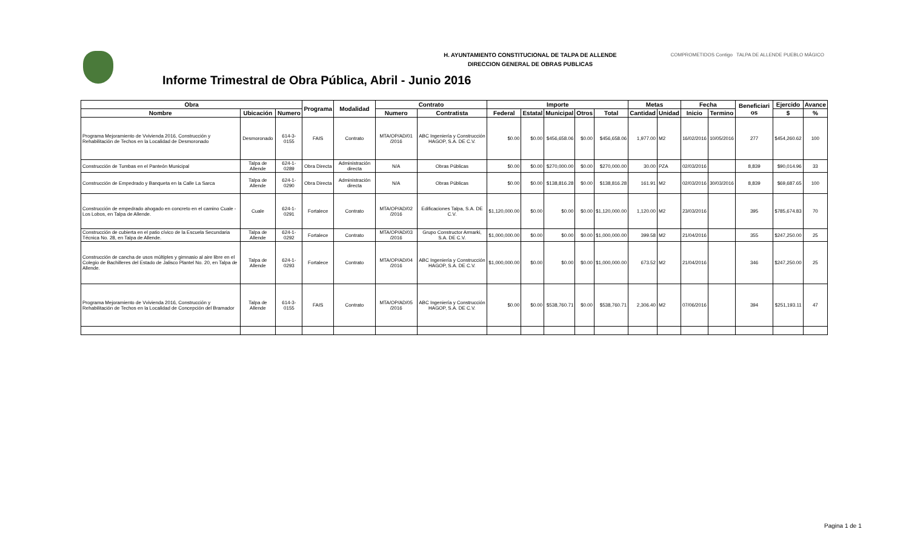H. AYUNTAMIENTO CONSTITUCIONAL DE TALPA DE ALLENDE
DIRECCION GENERAL DE OBRAS PUBLICAS
Informe Trimestral de Obra Pública, Abril - Junio 2016
COMPROMETIDOS Contigo TALPA DE ALLENDE PUEBLO MÁGICO
| Obra | | | Programa | Modalidad | Contrato | | Importe | | | | | Metas | | Fecha | | Beneficiari os | Ejercido | Avance |
| --- | --- | --- | --- | --- | --- | --- | --- | --- | --- | --- | --- | --- | --- | --- | --- | --- | --- | --- |
| Nombre | Ubicación | Numero | | | Numero | Contratista | Federal | Estatal | Municipal | Otros | Total | Cantidad | Unidad | Inicio | Termino | | $ | % |
| Programa Mejoramiento de Vvivienda 2016, Construcción y Rehabilitación de Techos en la Localidad de Desmoronado | Desmoronado | 614-3-0155 | FAIS | Contrato | MTA/OP/AD/01 /2016 | ABC Ingeniería y Construcción HAGOP, S.A. DE C.V. | $0.00 | $0.00 | $456,658.06 | $0.00 | $456,658.06 | 1,977.00 | M2 | 16/02/2016 | 10/05/2016 | 277 | $454,260.62 | 100 |
| Construcción de Tumbas en el Panteón Municipal | Talpa de Allende | 624-1-0289 | Obra Directa | Administración directa | N/A | Obras Públicas | $0.00 | $0.00 | $270,000.00 | $0.00 | $270,000.00 | 30.00 | PZA | 02/03/2016 | | 8,839 | $90,014.96 | 33 |
| Construcción de Empedrado y Banqueta en la Calle La Sarca | Talpa de Allende | 624-1-0290 | Obra Directa | Administración directa | N/A | Obras Públicas | $0.00 | $0.00 | $138,816.28 | $0.00 | $138,816.28 | 161.91 | M2 | 02/03/2016 | 30/03/2016 | 8,839 | $69,687.65 | 100 |
| Construcción de empedrado ahogado en concreto en el camino Cuale - Los Lobos, en Talpa de Allende. | Cuale | 624-1-0291 | Fortalece | Contrato | MTA/OP/AD/02 /2016 | Edificaciones Talpa, S.A. DE C.V. | $1,120,000.00 | $0.00 | $0.00 | $0.00 | $1,120,000.00 | 1,120.00 | M2 | 23/03/2016 | | 395 | $785,674.83 | 70 |
| Construcción de cubierta en el patio cívico de la Escuela Secundaria Técnica No. 28, en Talpa de Allende. | Talpa de Allende | 624-1-0292 | Fortalece | Contrato | MTA/OP/AD/03 /2016 | Grupo Constructor Armarki, S.A. DE C.V. | $1,000,000.00 | $0.00 | $0.00 | $0.00 | $1,000,000.00 | 399.58 | M2 | 21/04/2016 | | 355 | $247,250.00 | 25 |
| Construcción de cancha de usos múltiples y gimnasio al aire libre en el Colegio de Bachilleres del Estado de Jalisco Plantel No. 20, en Talpa de Allende. | Talpa de Allende | 624-1-0293 | Fortalece | Contrato | MTA/OP/AD/04 /2016 | ABC Ingeniería y Construcción HAGOP, S.A. DE C.V. | $1,000,000.00 | $0.00 | $0.00 | $0.00 | $1,000,000.00 | 673.52 | M2 | 21/04/2016 | | 346 | $247,250.00 | 25 |
| Programa Mejoramiento de Vvivienda 2016, Construcción y Rehabilitación de Techos en la Localidad de Concepción del Bramador | Talpa de Allende | 614-3-0155 | FAIS | Contrato | MTA/OP/AD/05 /2016 | ABC Ingeniería y Construcción HAGOP, S.A. DE C.V. | $0.00 | $0.00 | $538,760.71 | $0.00 | $538,760.71 | 2,306.40 | M2 | 07/06/2016 | | 394 | $251,193.11 | 47 |
Pagina 1 de 1